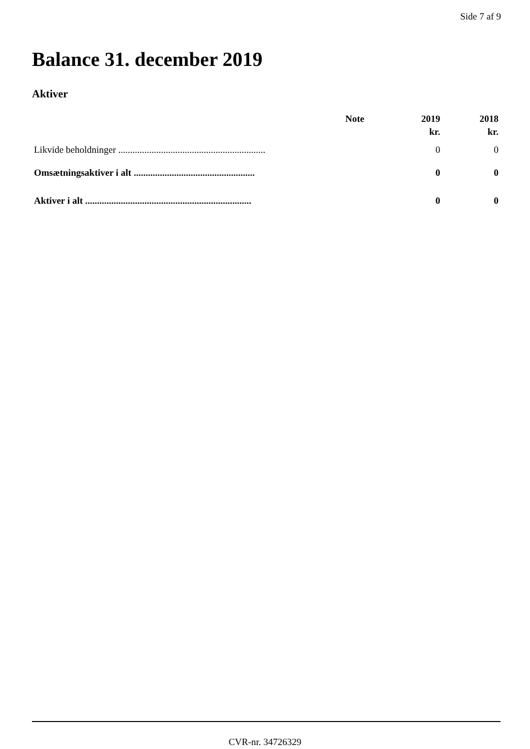Side 7 af 9
Balance 31. december 2019
Aktiver
| | Note | 2019 | 2018 |
| --- | --- | --- | --- |
| | | kr. | kr. |
| Likvide beholdninger .............................................................. | | 0 | 0 |
| Omsætningsaktiver i alt ................................................... | | 0 | 0 |
| Aktiver i alt ...................................................................... | | 0 | 0 |
CVR-nr. 34726329